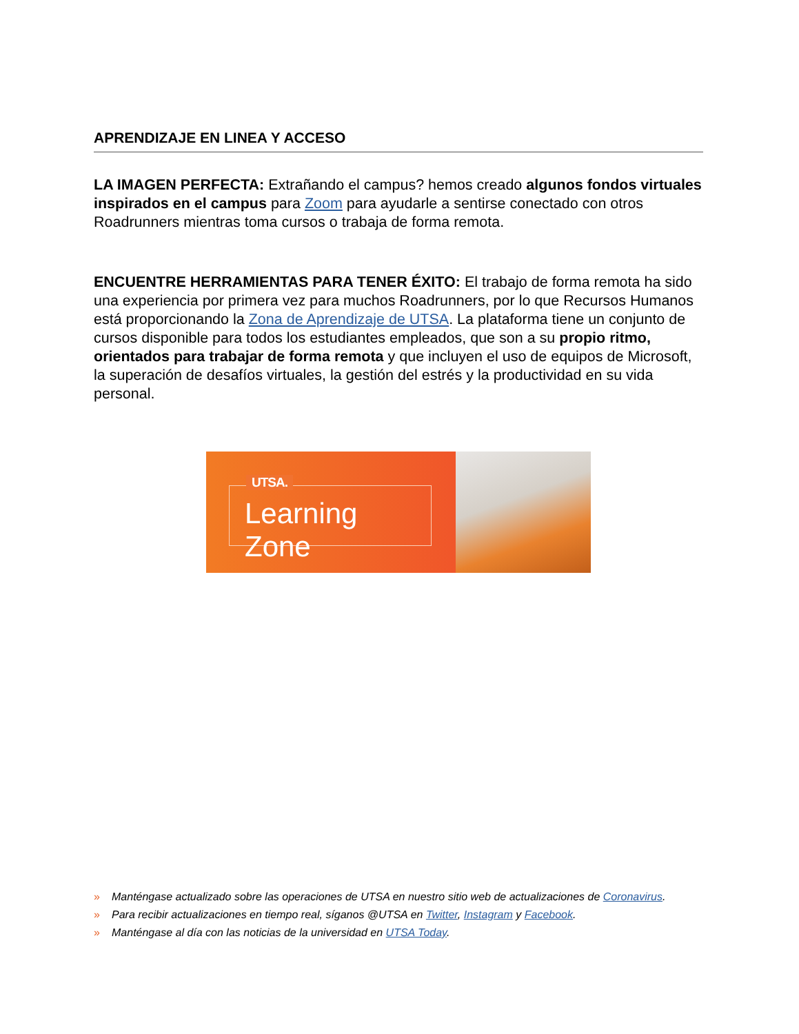APRENDIZAJE EN LINEA Y ACCESO
LA IMAGEN PERFECTA: Extrañando el campus? hemos creado algunos fondos virtuales inspirados en el campus para Zoom para ayudarle a sentirse conectado con otros Roadrunners mientras toma cursos o trabaja de forma remota.
ENCUENTRE HERRAMIENTAS PARA TENER ÉXITO: El trabajo de forma remota ha sido una experiencia por primera vez para muchos Roadrunners, por lo que Recursos Humanos está proporcionando la Zona de Aprendizaje de UTSA. La plataforma tiene un conjunto de cursos disponible para todos los estudiantes empleados, que son a su propio ritmo, orientados para trabajar de forma remota y que incluyen el uso de equipos de Microsoft, la superación de desafíos virtuales, la gestión del estrés y la productividad en su vida personal.
UTSA.
Learning Zone
» Manténgase actualizado sobre las operaciones de UTSA en nuestro sitio web de actualizaciones de Coronavirus.
» Para recibir actualizaciones en tiempo real, síganos @UTSA en Twitter, Instagram y Facebook.
» Manténgase al día con las noticias de la universidad en UTSA Today.